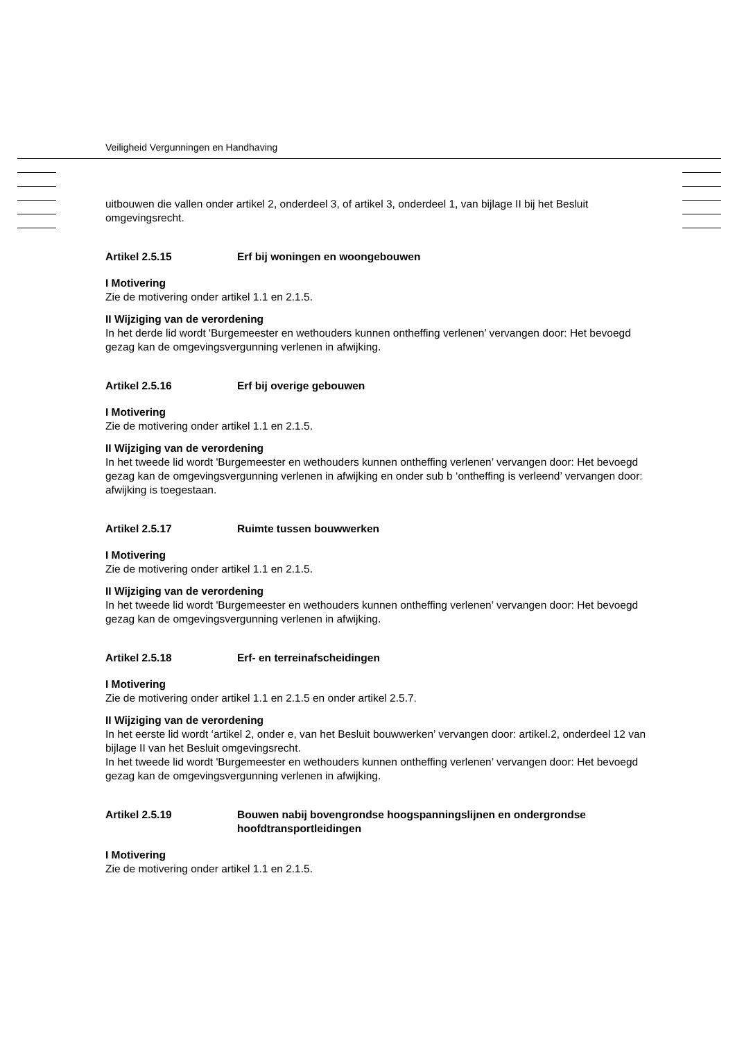Veiligheid Vergunningen en Handhaving
uitbouwen die vallen onder artikel 2, onderdeel 3, of artikel 3, onderdeel 1, van bijlage II bij het Besluit omgevingsrecht.
Artikel 2.5.15 Erf bij woningen en woongebouwen
I Motivering
Zie de motivering onder artikel 1.1 en 2.1.5.
II Wijziging van de verordening
In het derde lid wordt 'Burgemeester en wethouders kunnen ontheffing verlenen’ vervangen door: Het bevoegd gezag kan de omgevingsvergunning verlenen in afwijking.
Artikel 2.5.16 Erf bij overige gebouwen
I Motivering
Zie de motivering onder artikel 1.1 en 2.1.5.
II Wijziging van de verordening
In het tweede lid wordt 'Burgemeester en wethouders kunnen ontheffing verlenen’ vervangen door: Het bevoegd gezag kan de omgevingsvergunning verlenen in afwijking en onder sub b ‘ontheffing is verleend’ vervangen door: afwijking is toegestaan.
Artikel 2.5.17 Ruimte tussen bouwwerken
I Motivering
Zie de motivering onder artikel 1.1 en 2.1.5.
II Wijziging van de verordening
In het tweede lid wordt 'Burgemeester en wethouders kunnen ontheffing verlenen’ vervangen door: Het bevoegd gezag kan de omgevingsvergunning verlenen in afwijking.
Artikel 2.5.18 Erf- en terreinafscheidingen
I Motivering
Zie de motivering onder artikel 1.1 en 2.1.5 en onder artikel 2.5.7.
II Wijziging van de verordening
In het eerste lid wordt ‘artikel 2, onder e, van het Besluit bouwwerken’ vervangen door: artikel.2, onderdeel 12 van bijlage II van het Besluit omgevingsrecht.
In het tweede lid wordt 'Burgemeester en wethouders kunnen ontheffing verlenen’ vervangen door: Het bevoegd gezag kan de omgevingsvergunning verlenen in afwijking.
Artikel 2.5.19 Bouwen nabij bovengrondse hoogspanningslijnen en ondergrondse hoofdtransportleidingen
I Motivering
Zie de motivering onder artikel 1.1 en 2.1.5.